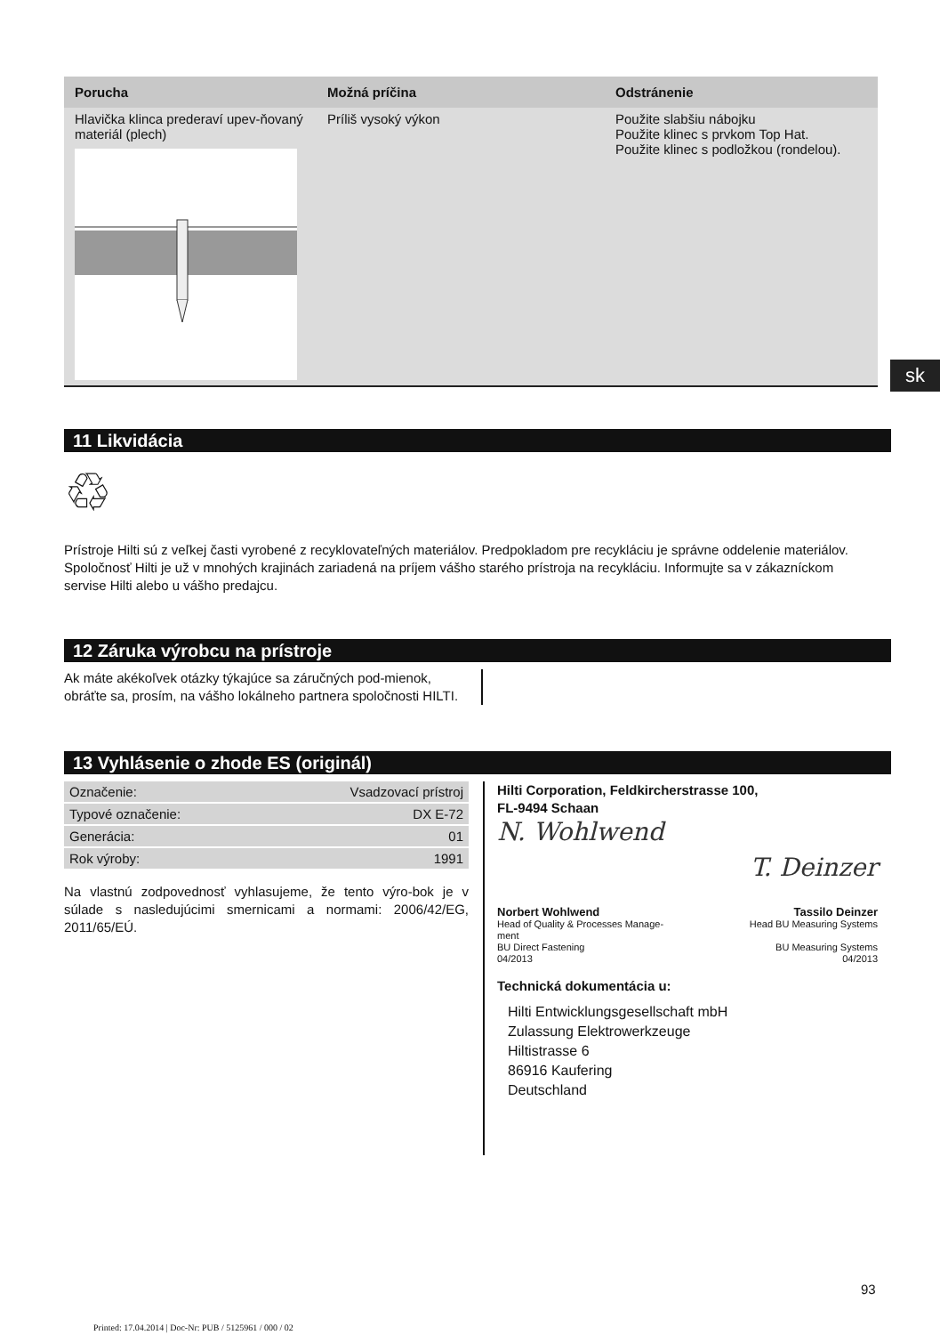sk
| Porucha | Možná príčina | Odstránenie |
| --- | --- | --- |
| Hlavička klinca prederaví upev-ňovaný materiál (plech) | Príliš vysoký výkon | Použite slabšiu nábojku Použite klinec s prvkom Top Hat. Použite klinec s podložkou (rondelou). |
11 Likvidácia
♲
Prístroje Hilti sú z veľkej časti vyrobené z recyklovateľných materiálov. Predpokladom pre recykláciu je správne oddelenie materiálov. Spoločnosť Hilti je už v mnohých krajinách zariadená na príjem vášho starého prístroja na recykláciu. Informujte sa v zákazníckom servise Hilti alebo u vášho predajcu.
12 Záruka výrobcu na prístroje
Ak máte akékoľvek otázky týkajúce sa záručných pod-mienok, obráťte sa, prosím, na vášho lokálneho partnera spoločnosti HILTI.
13 Vyhlásenie o zhode ES (originál)
| Označenie: | Vsadzovací prístroj |
| Typové označenie: | DX E-72 |
| Generácia: | 01 |
| Rok výroby: | 1991 |
Na vlastnú zodpovednosť vyhlasujeme, že tento výro-bok je v súlade s nasledujúcimi smernicami a normami: 2006/42/EG, 2011/65/EÚ.
Hilti Corporation, Feldkircherstrasse 100,
FL-9494 Schaan
N. Wohlwend T. Deinzer
Norbert Wohlwend
Head of Quality & Processes Manage-
ment
BU Direct Fastening
04/2013
Tassilo Deinzer
Head BU Measuring Systems
BU Measuring Systems
04/2013
Technická dokumentácia u:
Hilti Entwicklungsgesellschaft mbH
Zulassung Elektrowerkzeuge
Hiltistrasse 6
86916 Kaufering
Deutschland
93
Printed: 17.04.2014 | Doc-Nr: PUB / 5125961 / 000 / 02